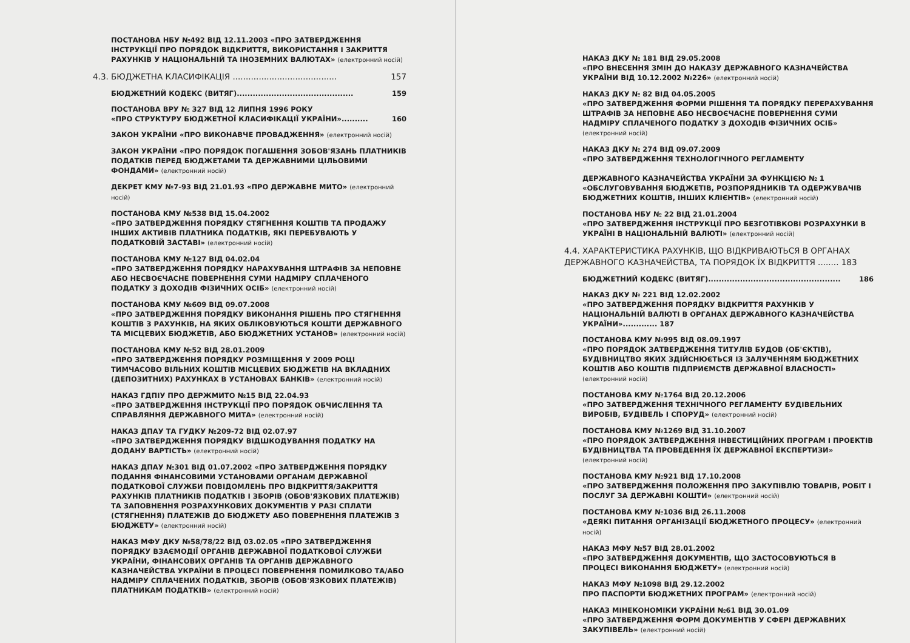ПОСТАНОВА НБУ №492 ВІД 12.11.2003 «ПРО ЗАТВЕРДЖЕННЯ ІНСТРУКЦІЇ ПРО ПОРЯДОК ВІДКРИТТЯ, ВИКОРИСТАННЯ І ЗАКРИТТЯ РАХУНКІВ У НАЦІОНАЛЬНІЙ ТА ІНОЗЕМНИХ ВАЛЮТАХ» (електронний носій)
4.3. БЮДЖЕТНА КЛАСИФІКАЦІЯ ........................................ 157
БЮДЖЕТНИЙ КОДЕКС (ВИТЯГ)............................................ 159
ПОСТАНОВА ВРУ № 327 ВІД 12 ЛИПНЯ 1996 РОКУ
«ПРО СТРУКТУРУ БЮДЖЕТНОЇ КЛАСИФІКАЦІЇ УКРАЇНИ».......... 160
ЗАКОН УКРАЇНИ «ПРО ВИКОНАВЧЕ ПРОВАДЖЕННЯ» (електронний носій)
ЗАКОН УКРАЇНИ «ПРО ПОРЯДОК ПОГАШЕННЯ ЗОБОВ'ЯЗАНЬ ПЛАТНИКІВ ПОДАТКІВ ПЕРЕД БЮДЖЕТАМИ ТА ДЕРЖАВНИМИ ЦІЛЬОВИМИ ФОНДАМИ» (електронний носій)
ДЕКРЕТ КМУ №7-93 ВІД 21.01.93 «ПРО ДЕРЖАВНЕ МИТО» (електронний носій)
ПОСТАНОВА КМУ №538 ВІД 15.04.2002
«ПРО ЗАТВЕРДЖЕННЯ ПОРЯДКУ СТЯГНЕННЯ КОШТІВ ТА ПРОДАЖУ ІНШИХ АКТИВІВ ПЛАТНИКА ПОДАТКІВ, ЯКІ ПЕРЕБУВАЮТЬ У ПОДАТКОВІЙ ЗАСТАВІ» (електронний носій)
ПОСТАНОВА КМУ №127 ВІД 04.02.04
«ПРО ЗАТВЕРДЖЕННЯ ПОРЯДКУ НАРАХУВАННЯ ШТРАФІВ ЗА НЕПОВНЕ АБО НЕСВОЄЧАСНЕ ПОВЕРНЕННЯ СУМИ НАДМІРУ СПЛАЧЕНОГО ПОДАТКУ З ДОХОДІВ ФІЗИЧНИХ ОСІБ» (електронний носій)
ПОСТАНОВА КМУ №609 ВІД 09.07.2008
«ПРО ЗАТВЕРДЖЕННЯ ПОРЯДКУ ВИКОНАННЯ РІШЕНЬ ПРО СТЯГНЕННЯ КОШТІВ З РАХУНКІВ, НА ЯКИХ ОБЛІКОВУЮТЬСЯ КОШТИ ДЕРЖАВНОГО ТА МІСЦЕВИХ БЮДЖЕТІВ, АБО БЮДЖЕТНИХ УСТАНОВ» (електронний носій)
ПОСТАНОВА КМУ №52 ВІД 28.01.2009
«ПРО ЗАТВЕРДЖЕННЯ ПОРЯДКУ РОЗМІЩЕННЯ У 2009 РОЦІ ТИМЧАСОВО ВІЛЬНИХ КОШТІВ МІСЦЕВИХ БЮДЖЕТІВ НА ВКЛАДНИХ (ДЕПОЗИТНИХ) РАХУНКАХ В УСТАНОВАХ БАНКІВ» (електронний носій)
НАКАЗ ГДПІУ ПРО ДЕРЖМИТО №15 ВІД 22.04.93
«ПРО ЗАТВЕРДЖЕННЯ ІНСТРУКЦІЇ ПРО ПОРЯДОК ОБЧИСЛЕННЯ ТА СПРАВЛЯННЯ ДЕРЖАВНОГО МИТА» (електронний носій)
НАКАЗ ДПАУ ТА ГУДКУ №209-72 ВІД 02.07.97
«ПРО ЗАТВЕРДЖЕННЯ ПОРЯДКУ ВІДШКОДУВАННЯ ПОДАТКУ НА ДОДАНУ ВАРТІСТЬ» (електронний носій)
НАКАЗ ДПАУ №301 ВІД 01.07.2002 «ПРО ЗАТВЕРДЖЕННЯ ПОРЯДКУ ПОДАННЯ ФІНАНСОВИМИ УСТАНОВАМИ ОРГАНАМ ДЕРЖАВНОЇ ПОДАТКОВОЇ СЛУЖБИ ПОВІДОМЛЕНЬ ПРО ВІДКРИТТЯ/ЗАКРИТТЯ РАХУНКІВ ПЛАТНИКІВ ПОДАТКІВ І ЗБОРІВ (ОБОВ'ЯЗКОВИХ ПЛАТЕЖІВ) ТА ЗАПОВНЕННЯ РОЗРАХУНКОВИХ ДОКУМЕНТІВ У РАЗІ СПЛАТИ (СТЯГНЕННЯ) ПЛАТЕЖІВ ДО БЮДЖЕТУ АБО ПОВЕРНЕННЯ ПЛАТЕЖІВ З БЮДЖЕТУ» (електронний носій)
НАКАЗ МФУ ДКУ №58/78/22 ВІД 03.02.05 «ПРО ЗАТВЕРДЖЕННЯ ПОРЯДКУ ВЗАЄМОДІЇ ОРГАНІВ ДЕРЖАВНОЇ ПОДАТКОВОЇ СЛУЖБИ УКРАЇНИ, ФІНАНСОВИХ ОРГАНІВ ТА ОРГАНІВ ДЕРЖАВНОГО КАЗНАЧЕЙСТВА УКРАЇНИ В ПРОЦЕСІ ПОВЕРНЕННЯ ПОМИЛКОВО ТА/АБО НАДМІРУ СПЛАЧЕНИХ ПОДАТКІВ, ЗБОРІВ (ОБОВ'ЯЗКОВИХ ПЛАТЕЖІВ) ПЛАТНИКАМ ПОДАТКІВ» (електронний носій)
НАКАЗ ДКУ № 181 ВІД 29.05.2008
«ПРО ВНЕСЕННЯ ЗМІН ДО НАКАЗУ ДЕРЖАВНОГО КАЗНАЧЕЙСТВА УКРАЇНИ ВІД 10.12.2002 №226» (електронний носій)
НАКАЗ ДКУ № 82 ВІД 04.05.2005
«ПРО ЗАТВЕРДЖЕННЯ ФОРМИ РІШЕННЯ ТА ПОРЯДКУ ПЕРЕРАХУВАННЯ ШТРАФІВ ЗА НЕПОВНЕ АБО НЕСВОЄЧАСНЕ ПОВЕРНЕННЯ СУМИ НАДМІРУ СПЛАЧЕНОГО ПОДАТКУ З ДОХОДІВ ФІЗИЧНИХ ОСІБ» (електронний носій)
НАКАЗ ДКУ № 274 ВІД 09.07.2009
«ПРО ЗАТВЕРДЖЕННЯ ТЕХНОЛОГІЧНОГО РЕГЛАМЕНТУ
ДЕРЖАВНОГО КАЗНАЧЕЙСТВА УКРАЇНИ ЗА ФУНКЦІЄЮ № 1 «ОБСЛУГОВУВАННЯ БЮДЖЕТІВ, РОЗПОРЯДНИКІВ ТА ОДЕРЖУВАЧІВ БЮДЖЕТНИХ КОШТІВ, ІНШИХ КЛІЄНТІВ» (електронний носій)
ПОСТАНОВА НБУ № 22 ВІД 21.01.2004
«ПРО ЗАТВЕРДЖЕННЯ ІНСТРУКЦІЇ ПРО БЕЗГОТІВКОВІ РОЗРАХУНКИ В УКРАЇНІ В НАЦІОНАЛЬНІЙ ВАЛЮТІ» (електронний носій)
4.4. ХАРАКТЕРИСТИКА РАХУНКІВ, ЩО ВІДКРИВАЮТЬСЯ В ОРГАНАХ ДЕРЖАВНОГО КАЗНАЧЕЙСТВА, ТА ПОРЯДОК ЇХ ВІДКРИТТЯ ........ 183
БЮДЖЕТНИЙ КОДЕКС (ВИТЯГ).................................................. 186
НАКАЗ ДКУ № 221 ВІД 12.02.2002
«ПРО ЗАТВЕРДЖЕННЯ ПОРЯДКУ ВІДКРИТТЯ РАХУНКІВ У НАЦІОНАЛЬНІЙ ВАЛЮТІ В ОРГАНАХ ДЕРЖАВНОГО КАЗНАЧЕЙСТВА УКРАЇНИ»............. 187
ПОСТАНОВА КМУ №995 ВІД 08.09.1997
«ПРО ПОРЯДОК ЗАТВЕРДЖЕННЯ ТИТУЛІВ БУДОВ (ОБ'ЄКТІВ), БУДІВНИЦТВО ЯКИХ ЗДІЙСНЮЄТЬСЯ ІЗ ЗАЛУЧЕННЯМ БЮДЖЕТНИХ КОШТІВ АБО КОШТІВ ПІДПРИЄМСТВ ДЕРЖАВНОЇ ВЛАСНОСТІ» (електронний носій)
ПОСТАНОВА КМУ №1764 ВІД 20.12.2006
«ПРО ЗАТВЕРДЖЕННЯ ТЕХНІЧНОГО РЕГЛАМЕНТУ БУДІВЕЛЬНИХ ВИРОБІВ, БУДІВЕЛЬ І СПОРУД» (електронний носій)
ПОСТАНОВА КМУ №1269 ВІД 31.10.2007
«ПРО ПОРЯДОК ЗАТВЕРДЖЕННЯ ІНВЕСТИЦІЙНИХ ПРОГРАМ І ПРОЕКТІВ БУДІВНИЦТВА ТА ПРОВЕДЕННЯ ЇХ ДЕРЖАВНОЇ ЕКСПЕРТИЗИ» (електронний носій)
ПОСТАНОВА КМУ №921 ВІД 17.10.2008
«ПРО ЗАТВЕРДЖЕННЯ ПОЛОЖЕННЯ ПРО ЗАКУПІВЛЮ ТОВАРІВ, РОБІТ І ПОСЛУГ ЗА ДЕРЖАВНІ КОШТИ» (електронний носій)
ПОСТАНОВА КМУ №1036 ВІД 26.11.2008
«ДЕЯКІ ПИТАННЯ ОРГАНІЗАЦІЇ БЮДЖЕТНОГО ПРОЦЕСУ» (електронний носій)
НАКАЗ МФУ №57 ВІД 28.01.2002
«ПРО ЗАТВЕРДЖЕННЯ ДОКУМЕНТІВ, ЩО ЗАСТОСОВУЮТЬСЯ В ПРОЦЕСІ ВИКОНАННЯ БЮДЖЕТУ» (електронний носій)
НАКАЗ МФУ №1098 ВІД 29.12.2002
ПРО ПАСПОРТИ БЮДЖЕТНИХ ПРОГРАМ» (електронний носій)
НАКАЗ МІНЕКОНОМІКИ УКРАЇНИ №61 ВІД 30.01.09
«ПРО ЗАТВЕРДЖЕННЯ ФОРМ ДОКУМЕНТІВ У СФЕРІ ДЕРЖАВНИХ ЗАКУПІВЕЛЬ» (електронний носій)